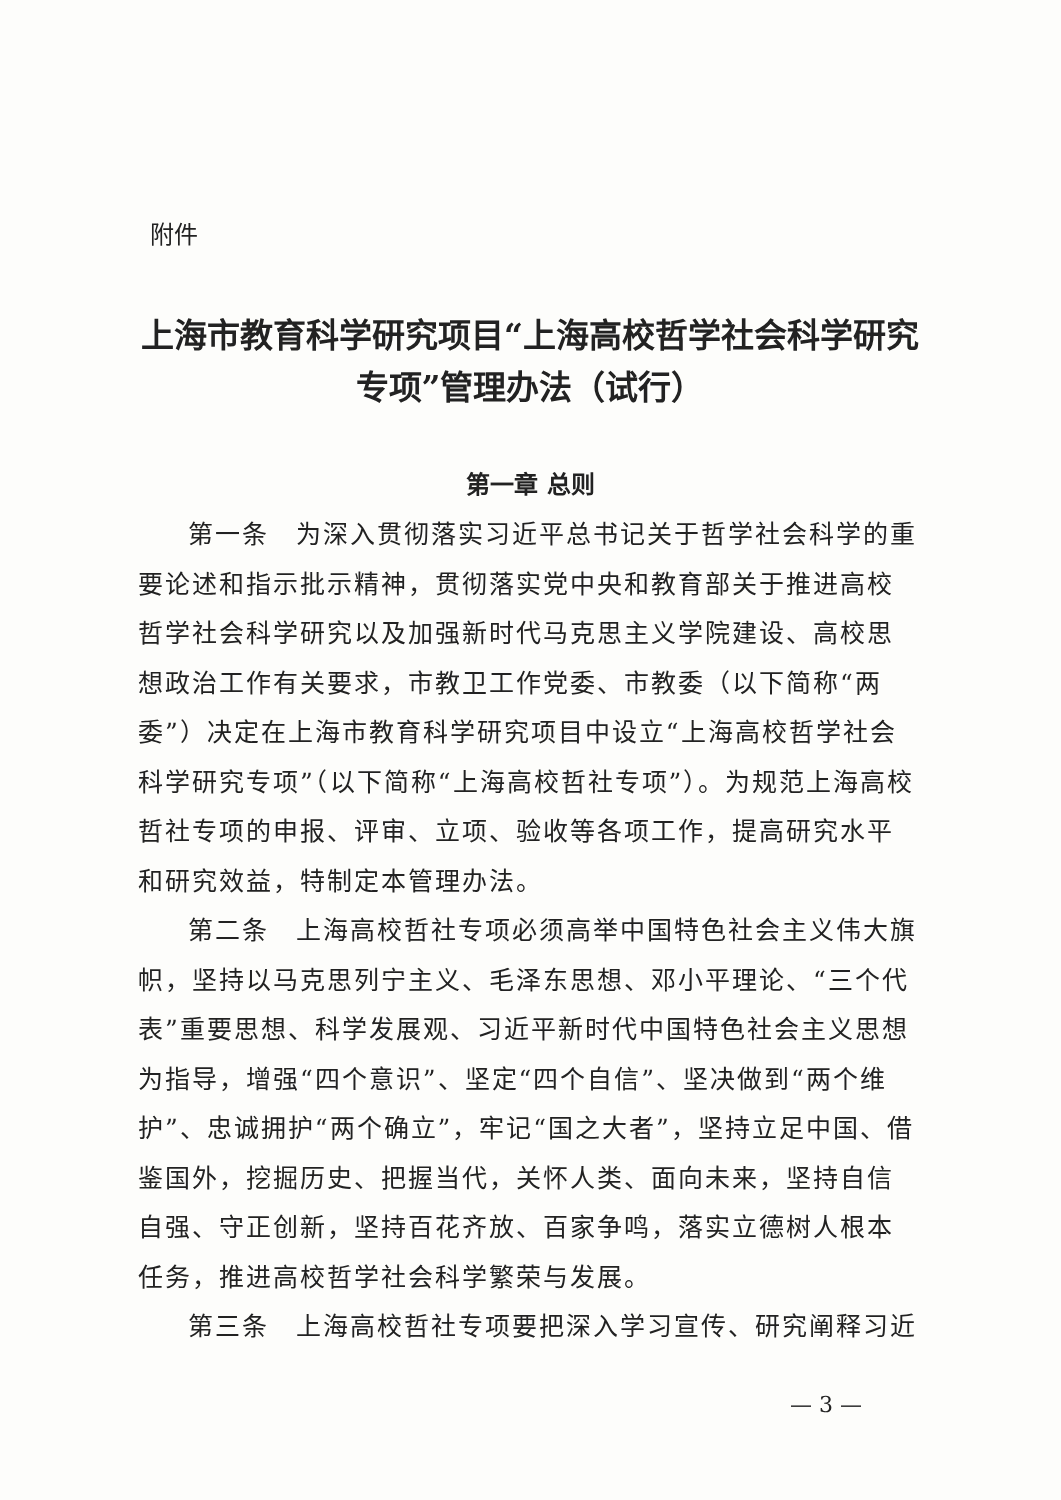附件
上海市教育科学研究项目“上海高校哲学社会科学研究专项”管理办法（试行）
第一章 总则
第一条　为深入贯彻落实习近平总书记关于哲学社会科学的重要论述和指示批示精神，贯彻落实党中央和教育部关于推进高校哲学社会科学研究以及加强新时代马克思主义学院建设、高校思想政治工作有关要求，市教卫工作党委、市教委（以下简称“两委”）决定在上海市教育科学研究项目中设立“上海高校哲学社会科学研究专项”（以下简称“上海高校哲社专项”）。为规范上海高校哲社专项的申报、评审、立项、验收等各项工作，提高研究水平和研究效益，特制定本管理办法。
第二条　上海高校哲社专项必须高举中国特色社会主义伟大旗帜，坚持以马克思列宁主义、毛泽东思想、邓小平理论、“三个代表”重要思想、科学发展观、习近平新时代中国特色社会主义思想为指导，增强“四个意识”、坚定“四个自信”、坚决做到“两个维护”、忠诚拥护“两个确立”，牢记“国之大者”，坚持立足中国、借鉴国外，挖掘历史、把握当代，关怀人类、面向未来，坚持自信自强、守正创新，坚持百花齐放、百家争鸣，落实立德树人根本任务，推进高校哲学社会科学繁荣与发展。
第三条　上海高校哲社专项要把深入学习宣传、研究阐释习近
— 3 —